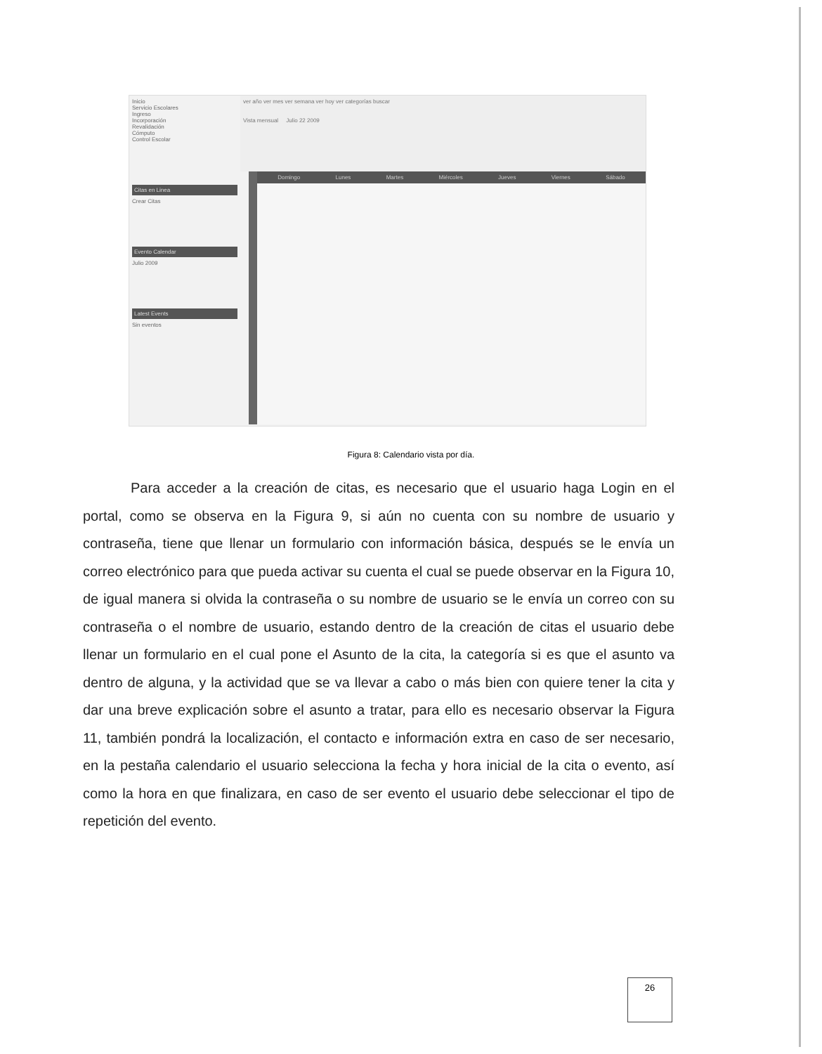Inicio
Servicio Escolares
Ingreso
Incorporación
Revalidación
Cómputo
Control Escolar
Citas en Linea
Crear Citas
Evento Calendar
Julio 2009
Latest Events
Sin eventos
ver año ver mes ver semana ver hoy ver categorías buscar
Vista mensual Julio 22 2009
Domingo Lunes Martes Miércoles Jueves Viernes Sábado
Figura 8: Calendario vista por día.
Para acceder a la creación de citas, es necesario que el usuario haga Login en el portal, como se observa en la Figura 9, si aún no cuenta con su nombre de usuario y contraseña, tiene que llenar un formulario con información básica, después se le envía un correo electrónico para que pueda activar su cuenta el cual se puede observar en la Figura 10, de igual manera si olvida la contraseña o su nombre de usuario se le envía un correo con su contraseña o el nombre de usuario, estando dentro de la creación de citas el usuario debe llenar un formulario en el cual pone el Asunto de la cita, la categoría si es que el asunto va dentro de alguna, y la actividad que se va llevar a cabo o más bien con quiere tener la cita y dar una breve explicación sobre el asunto a tratar, para ello es necesario observar la Figura 11, también pondrá la localización, el contacto e información extra en caso de ser necesario, en la pestaña calendario el usuario selecciona la fecha y hora inicial de la cita o evento, así como la hora en que finalizara, en caso de ser evento el usuario debe seleccionar el tipo de repetición del evento.
26